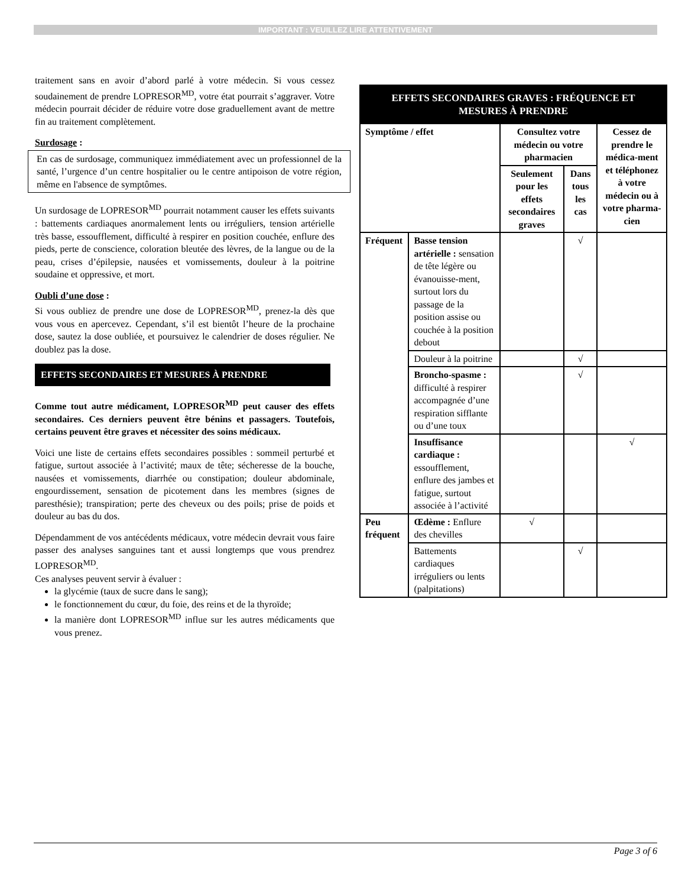IMPORTANT : VEUILLEZ LIRE ATTENTIVEMENT
traitement sans en avoir d’abord parlé à votre médecin. Si vous cessez soudainement de prendre LOPRESOR<sup>MD</sup>, votre état pourrait s’aggraver. Votre médecin pourrait décider de réduire votre dose graduellement avant de mettre fin au traitement complètement.
Surdosage :
En cas de surdosage, communiquez immédiatement avec un professionnel de la santé, l’urgence d’un centre hospitalier ou le centre antipoison de votre région, même en l'absence de symptômes.
Un surdosage de LOPRESOR<sup>MD</sup> pourrait notamment causer les effets suivants : battements cardiaques anormalement lents ou irréguliers, tension artérielle très basse, essoufflement, difficulté à respirer en position couchée, enflure des pieds, perte de conscience, coloration bleutée des lèvres, de la langue ou de la peau, crises d’épilepsie, nausées et vomissements, douleur à la poitrine soudaine et oppressive, et mort.
Oubli d’une dose :
Si vous oubliez de prendre une dose de LOPRESOR<sup>MD</sup>, prenez-la dès que vous vous en apercevez. Cependant, s’il est bientôt l’heure de la prochaine dose, sautez la dose oubliée, et poursuivez le calendrier de doses régulier. Ne doublez pas la dose.
EFFETS SECONDAIRES ET MESURES À PRENDRE
Comme tout autre médicament, LOPRESOR<sup>MD</sup> peut causer des effets secondaires. Ces derniers peuvent être bénins et passagers. Toutefois, certains peuvent être graves et nécessiter des soins médicaux.
Voici une liste de certains effets secondaires possibles : sommeil perturbé et fatigue, surtout associée à l’activité; maux de tête; sécheresse de la bouche, nausées et vomissements, diarrhée ou constipation; douleur abdominale, engourdissement, sensation de picotement dans les membres (signes de paresthésie); transpiration; perte des cheveux ou des poils; prise de poids et douleur au bas du dos.
Dépendamment de vos antécédents médicaux, votre médecin devrait vous faire passer des analyses sanguines tant et aussi longtemps que vous prendrez LOPRESOR<sup>MD</sup>.
Ces analyses peuvent servir à évaluer :
la glycémie (taux de sucre dans le sang);
le fonctionnement du cœur, du foie, des reins et de la thyroïde;
la manière dont LOPRESOR<sup>MD</sup> influe sur les autres médicaments que vous prenez.
| EFFETS SECONDAIRES GRAVES : FRÉQUENCE ET MESURES À PRENDRE | | | | |
| --- | --- | --- | --- | --- |
| Symptôme / effet | | Consultez votre médecin ou votre pharmacien | | Cessez de prendre le médica-ment et téléphonez à votre médecin ou à votre pharma-cien |
| | | Seulement pour les effets secondaires graves | Dans tous les cas | |
| Fréquent | Basse tension artérielle : sensation de tête légère ou évanouisse-ment, surtout lors du passage de la position assise ou couchée à la position debout | | √ | |
| | Douleur à la poitrine | | √ | |
| | Broncho-spasme : difficulté à respirer accompagnée d’une respiration sifflante ou d’une toux | | √ | |
| | Insuffisance cardiaque : essoufflement, enflure des jambes et fatigue, surtout associée à l’activité | | | √ |
| Peu fréquent | Œdème : Enflure des chevilles | √ | | |
| | Battements cardiaques irréguliers ou lents (palpitations) | | √ | |
Page 3 of 6